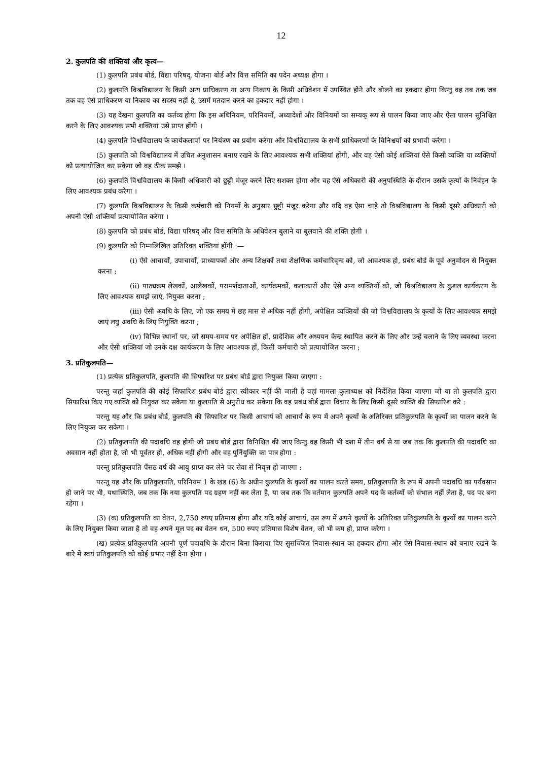12
2. कुलपति की शक्तियां और कृत्य—
(1) कुलपति प्रबंध बोर्ड, विद्या परिषद्, योजना बोर्ड और वित्त समिति का पदेन अध्यक्ष होगा ।
(2) कुलपति विश्वविद्यालय के किसी अन्य प्राधिकरण या अन्य निकाय के किसी अधिवेशन में उपस्थित होने और बोलने का हकदार होगा किन्तु वह तब तक जब तक वह ऐसे प्राधिकरण या निकाय का सदस्य नहीं है, उसमें मतदान करने का हकदार नहीं होगा ।
(3) यह देखना कुलपति का कर्तव्य होगा कि इस अधिनियम, परिनियमों, अध्यादेशों और विनियमों का सम्यक् रूप से पालन किया जाए और ऐसा पालन सुनिश्चित करने के लिए आवश्यक सभी शक्तियां उसे प्राप्त होंगी ।
(4) कुलपति विश्वविद्यालय के कार्यकलापों पर नियंत्रण का प्रयोग करेगा और विश्वविद्यालय के सभी प्राधिकरणों के विनिश्चयों को प्रभावी करेगा ।
(5) कुलपति को विश्वविद्यालय में उचित अनुशासन बनाए रखने के लिए आवश्यक सभी शक्तियां होंगी, और वह ऐसी कोई शक्तियां ऐसे किसी व्यक्ति या व्यक्तियों को प्रत्यायोजित कर सकेगा जो वह ठीक समझे ।
(6) कुलपति विश्वविद्यालय के किसी अधिकारी को छुट्टी मंजूर करने लिए सशक्त होगा और वह ऐसे अधिकारी की अनुपस्थिति के दौरान उसके कृत्यों के निर्वहन के लिए आवश्यक प्रबंध करेगा ।
(7) कुलपति विश्वविद्यालय के किसी कर्मचारी को नियमों के अनुसार छुट्टी मंजूर करेगा और यदि वह ऐसा चाहे तो विश्वविद्यालय के किसी दूसरे अधिकारी को अपनी ऐसी शक्तियां प्रत्यायोजित करेगा ।
(8) कुलपति को प्रबंध बोर्ड, विद्या परिषद् और वित्त समिति के अधिवेशन बुलाने या बुलवाने की शक्ति होगी ।
(9) कुलपति को निम्नलिखित अतिरिक्त शक्तियां होंगी :—
(i) ऐसे आचार्यों, उपाचार्यों, प्राध्यापकों और अन्य शिक्षकों तथा शैक्षणिक कर्मचारिवृन्द को, जो आवश्यक हो, प्रबंध बोर्ड के पूर्व अनुमोदन से नियुक्त करना ;
(ii) पाठ्यक्रम लेखकों, आलेखकों, परामर्शदाताओं, कार्यक्रमकों, कलाकारों और ऐसे अन्य व्यक्तियों को, जो विश्वविद्यालय के कुशल कार्यकरण के लिए आवश्यक समझे जाएं, नियुक्त करना ;
(iii) ऐसी अवधि के लिए, जो एक समय में छह मास से अधिक नहीं होगी, अपेक्षित व्यक्तियों की जो विश्वविद्यालय के कृत्यों के लिए आवश्यक समझे जाएं लघु अवधि के लिए नियुक्ति करना ;
(iv) विभिन्न स्थानों पर, जो समय-समय पर अपेक्षित हों, प्रादेशिक और अध्ययन केन्द्र स्थापित करने के लिए और उन्हें चलाने के लिए व्यवस्था करना और ऐसी शक्तियां जो उनके दक्ष कार्यकरण के लिए आवश्यक हों, किसी कर्मचारी को प्रत्यायोजित करना ;
3. प्रतिकुलपति—
(1) प्रत्येक प्रतिकुलपति, कुलपति की सिफारिश पर प्रबंध बोर्ड द्वारा नियुक्त किया जाएगा :
परन्तु जहां कुलपति की कोई सिफारिश प्रबंध बोर्ड द्वारा स्वीकार नहीं की जाती है वहां मामला कुलाध्यक्ष को निर्देशित किया जाएगा जो या तो कुलपति द्वारा सिफारिश किए गए व्यक्ति को नियुक्त कर सकेगा या कुलपति से अनुरोध कर सकेगा कि वह प्रबंध बोर्ड द्वारा विचार के लिए किसी दूसरे व्यक्ति की सिफारिश करे :
परन्तु यह और कि प्रबंध बोर्ड, कुलपति की सिफारिश पर किसी आचार्य को आचार्य के रूप में अपने कृत्यों के अतिरिक्त प्रतिकुलपति के कृत्यों का पालन करने के लिए नियुक्त कर सकेगा ।
(2) प्रतिकुलपति की पदावधि वह होगी जो प्रबंध बोर्ड द्वारा विनिश्चित की जाए किन्तु वह किसी भी दशा में तीन वर्ष से या जब तक कि कुलपति की पदावधि का अवसान नहीं होता है, जो भी पूर्वतर हो, अधिक नहीं होगी और वह पुर्नियुक्ति का पात्र होगा :
परन्तु प्रतिकुलपति पैंसठ वर्ष की आयु प्राप्त कर लेने पर सेवा से निवृत्त हो जाएगा :
परन्तु यह और कि प्रतिकुलपति, परिनियम 1 के खंड (6) के अधीन कुलपति के कृत्यों का पालन करते समय, प्रतिकुलपति के रूप में अपनी पदावधि का पर्यवसान हो जाने पर भी, यथास्थिति, जब तक कि नया कुलपति पद ग्रहण नहीं कर लेता है, या जब तक कि वर्तमान कुलपति अपने पद के कर्तव्यों को संभाल नहीं लेता है, पद पर बना रहेगा ।
(3) (क) प्रतिकुलपति का वेतन, 2,750 रुपए प्रतिमास होगा और यदि कोई आचार्य, उस रूप में अपने कृत्यों के अतिरिक्त प्रतिकुलपति के कृत्यों का पालन करने के लिए नियुक्त किया जाता है तो वह अपने मूल पद का वेतन धन, 500 रुपए प्रतिमास विशेष वेतन, जो भी कम हो, प्राप्त करेगा ।
(ख) प्रत्येक प्रतिकुलपति अपनी पूर्ण पदावधि के दौरान बिना किराया दिए सुसज्जित निवास-स्थान का हकदार होगा और ऐसे निवास-स्थान को बनाए रखने के बारे में स्वयं प्रतिकुलपति को कोई प्रभार नहीं देना होगा ।